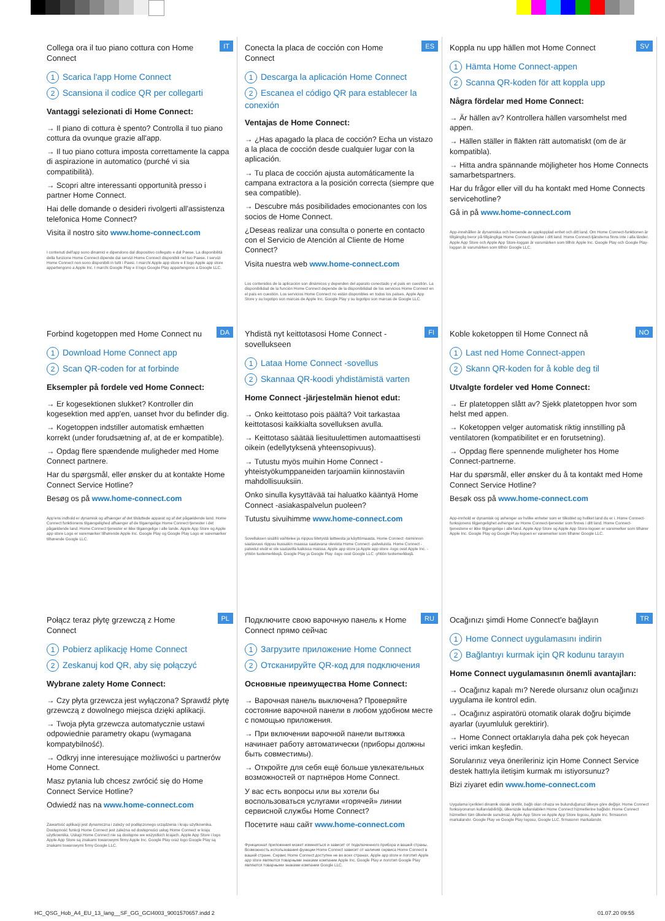IT
Collega ora il tuo piano cottura con Home Connect
1 Scarica l'app Home Connect
2 Scansiona il codice QR per collegarti
Vantaggi selezionati di Home Connect:
→ Il piano di cottura è spento? Controlla il tuo piano cottura da ovunque grazie all'app.
→ Il tuo piano cottura imposta correttamente la cappa di aspirazione in automatico (purché vi sia compatibilità).
→ Scopri altre interessanti opportunità presso i partner Home Connect.
Hai delle domande o desideri rivolgerti all'assistenza telefonica Home Connect?
Visita il nostro sito www.home-connect.com
I contenuti dell'app sono dinamici e dipendono dal dispositivo collegato e dal Paese. La disponibilità della funzione Home Connect dipende dai servizi Home Connect disponibili nel tuo Paese. I servizi Home Connect non sono disponibili in tutti i Paesi. I marchi Apple app store e il logo Apple app store appartengono a Apple Inc. I marchi Google Play e il logo Google Play appartengono a Google LLC.
ES
Conecta la placa de cocción con Home Connect
1 Descarga la aplicación Home Connect
2 Escanea el código QR para establecer la conexión
Ventajas de Home Connect:
→ ¿Has apagado la placa de cocción? Echa un vistazo a la placa de cocción desde cualquier lugar con la aplicación.
→ Tu placa de cocción ajusta automáticamente la campana extractora a la posición correcta (siempre que sea compatible).
→ Descubre más posibilidades emocionantes con los socios de Home Connect.
¿Deseas realizar una consulta o ponerte en contacto con el Servicio de Atención al Cliente de Home Connect?
Visita nuestra web www.home-connect.com
Los contenidos de la aplicación son dinámicos y dependen del aparato conectado y el país en cuestión. La disponibilidad de la función Home Connect depende de la disponibilidad de los servicios Home Connect en el país en cuestión. Los servicios Home Connect no están disponibles en todos los países. Apple App Store y su logotipo son marcas de Apple Inc. Google Play y su logotipo son marcas de Google LLC.
SV
Koppla nu upp hällen mot Home Connect
1 Hämta Home Connect-appen
2 Scanna QR-koden för att koppla upp
Några fördelar med Home Connect:
→ Är hällen av? Kontrollera hällen varsomhelst med appen.
→ Hällen ställer in fläkten rätt automatiskt (om de är kompatibla).
→ Hitta andra spännande möjligheter hos Home Connects samarbetspartners.
Har du frågor eller vill du ha kontakt med Home Connects servicehotline?
Gå in på www.home-connect.com
App-innehållen är dynamiska och beroende av uppkopplad enhet och ditt land. Om Home Connect-funktionen är tillgänglig beror på tillgängliga Home Connect-tjänster i ditt land. Home Connect-tjänsterna finns inte i alla länder. Apple App Store och Apple App Store-loggan är varumärken som tillhör Apple Inc. Google Play och Google Play-loggan är varumärken som tillhör Google LLC.
DA
Forbind kogetoppen med Home Connect nu
1 Download Home Connect app
2 Scan QR-coden for at forbinde
Eksempler på fordele ved Home Connect:
→ Er kogesektionen slukket? Kontroller din kogesektion med app'en, uanset hvor du befinder dig.
→ Kogetoppen indstiller automatisk emhætten korrekt (under forudsætning af, at de er kompatible).
→ Opdag flere spændende muligheder med Home Connect partnere.
Har du spørgsmål, eller ønsker du at kontakte Home Connect Service Hotline?
Besøg os på www.home-connect.com
App'ens indhold er dynamisk og afhænger af det tilsluttede apparat og af det pågældende land. Home Connect funktionens tilgængelighed afhænger af de tilgængelige Home Connect tjenester i det pågældende land. Home Connect tjenester er ikke tilgængelige i alle lande. Apple App Store og Apple app store Logo er varemærker tilhørende Apple Inc. Google Play og Google Play Logo er varemærker tilhørende Google LLC.
FI
Yhdistä nyt keittotasosi Home Connect -sovellukseen
1 Lataa Home Connect -sovellus
2 Skannaa QR-koodi yhdistämistä varten
Home Connect -järjestelmän hienot edut:
→ Onko keittotaso pois päältä? Voit tarkastaa keittotasosi kaikkialta sovelluksen avulla.
→ Keittotaso säätää liesituulettimen automaattisesti oikein (edellytyksenä yhteensopivuus).
→ Tutustu myös muihin Home Connect -yhteistyökumppaneiden tarjoamiin kiinnostaviin mahdollisuuksiin.
Onko sinulla kysyttävää tai haluatko kääntyä Home Connect -asiakaspalvelun puoleen?
Tutustu sivuihimme www.home-connect.com
Sovelluksen sisältö vaihtelee ja riippuu liitetystä laitteesta ja käyttömaasta. Home Connect -toiminnon saatavuus riippuu kussakin maassa saatavana olevista Home Connect -palveluista. Home Connect -palvelut eivät ei ole saatavilla kaikissa maissa. Apple app store ja Apple app store -logo ovat Apple Inc. -yhtiön tuotemerkkejä. Google Play ja Google Play -logo ovat Google LLC -yhtiön tuotemerkkejä.
NO
Koble koketoppen til Home Connect nå
1 Last ned Home Connect-appen
2 Skann QR-koden for å koble deg til
Utvalgte fordeler ved Home Connect:
→ Er platetoppen slått av? Sjekk platetoppen hvor som helst med appen.
→ Koketoppen velger automatisk riktig innstilling på ventilatoren (kompatibilitet er en forutsetning).
→ Oppdag flere spennende muligheter hos Home Connect-partnerne.
Har du spørsmål, eller ønsker du å ta kontakt med Home Connect Service Hotline?
Besøk oss på www.home-connect.com
App-innhold er dynamisk og avhenger av hvilke enheter som er tilkoblet og hvilket land du er i. Home Connect-funksjonens tilgjengelighet avhenger av Home Connect-tjenester som finnes i ditt land. Home Connect-tjenestene er ikke tilgjengelige i alle land. Apple App Store og Apple App Store-logoen er varemerker som tilhører Apple Inc. Google Play og Google Play-logoen er varemerker som tilhører Google LLC.
PL
Połącz teraz płytę grzewczą z Home Connect
1 Pobierz aplikację Home Connect
2 Zeskanuj kod QR, aby się połączyć
Wybrane zalety Home Connect:
→ Czy płyta grzewcza jest wyłączona? Sprawdź płytę grzewczą z dowolnego miejsca dzięki aplikacji.
→ Twoja płyta grzewcza automatycznie ustawi odpowiednie parametry okapu (wymagana kompatybilność).
→ Odkryj inne interesujące możliwości u partnerów Home Connect.
Masz pytania lub chcesz zwrócić się do Home Connect Service Hotline?
Odwiedź nas na www.home-connect.com
Zawartość aplikacji jest dynamiczna i zależy od podłączonego urządzenia i kraju użytkownika. Dostępność funkcji Home Connect jest zależna od dostępności usług Home Connect w kraju użytkownika. Usługi Home Connect nie są dostępne we wszystkich krajach. Apple App Store i logo Apple App Store są znakami towarowymi firmy Apple Inc. Google Play oraz logo Google Play są znakami towarowymi firmy Google LLC.
RU
Подключите свою варочную панель к Home Connect прямо сейчас
1 Загрузите приложение Home Connect
2 Отсканируйте QR-код для подключения
Основные преимущества Home Connect:
→ Варочная панель выключена? Проверяйте состояние варочной панели в любом удобном месте с помощью приложения.
→ При включении варочной панели вытяжка начинает работу автоматически (приборы должны быть совместимы).
→ Откройте для себя ещё больше увлекательных возможностей от партнёров Home Connect.
У вас есть вопросы или вы хотели бы воспользоваться услугами «горячей» линии сервисной службы Home Connect?
Посетите наш сайт www.home-connect.com
Функционал приложения может изменяться и зависит от подключенного прибора и вашей страны. Возможность использования функции Home Connect зависит от наличия сервиса Home Connect в вашей стране. Сервис Home Connect доступен не во всех странах. Apple app store и логотип Apple app store являются товарными знаками компании Apple Inc. Google Play и логотип Google Play являются товарными знаками компании Google LLC.
TR
Ocağınızı şimdi Home Connect'e bağlayın
1 Home Connect uygulamasını indirin
2 Bağlantıyı kurmak için QR kodunu tarayın
Home Connect uygulamasının önemli avantajları:
→ Ocağınız kapalı mı? Nerede olursanız olun ocağınızı uygulama ile kontrol edin.
→ Ocağınız aspiratörü otomatik olarak doğru biçimde ayarlar (uyumluluk gerektirir).
→ Home Connect ortaklarıyla daha pek çok heyecan verici imkan keşfedin.
Sorularınız veya önerileriniz için Home Connect Service destek hattıyla iletişim kurmak mı istiyorsunuz?
Bizi ziyaret edin www.home-connect.com
Uygulama içerikleri dinamik olarak üretilir, bağlı olan cihaza ve bulunduğunuz ülkeye göre değişir. Home Connect fonksiyonunun kullanılabilirliği, ülkenizde kullanılabilen Home Connect hizmetlerine bağlıdır. Home Connect hizmetleri tüm ülkelerde sunulmaz. Apple App Store ve Apple App Store logosu, Apple Inc. firmasının markalarıdır. Google Play ve Google Play logosu, Google LLC. firmasının markalarıdır.
HC_QSG_Hob_A4_EU_13_lang__SF_GG_GCI4003_9001570657.indd 2 01.07.20 09:55